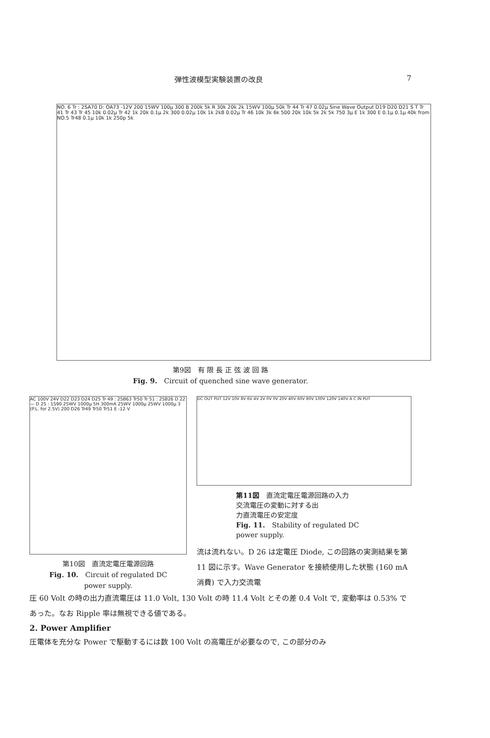弾性波模型実験装置の改良 7
NO. 6 Tr : 2SA70 D: OA73 -12V 200 15WV 100μ 300 B 200k 5k R 30k 20k 2k 15WV 100μ 50k Tr 44 Tr 47 0.02μ Sine Wave Output D19 D20 D21 S T Tr 41 Tr 43 Tr 45 10k 0.02μ Tr 42 1k 20k 0.1μ 2k 300 0.02μ 10k 1k 2k8 0.02μ Tr 46 10k 3k 6k 500 20k 10k 5k 2k 5k 750 3μ E 1k 300 E 0.1μ 0.1μ 40k from NO.5 Tr48 0.1μ 10k 1k 250p 5k
第9図　有 限 長 正 弦 波 回 路
Fig. 9.　Circuit of quenched sine wave generator.
AC 100V 24V D22 D23 D24 D25 Tr 49 : 2SB63 Tr50 Tr 51 : 2SB26 D 22 — D 25 : 1S90 25WV 1000μ 5H 300mA 25WV 1000μ 25WV 1000μ 3 (P.L. for 2.5V) 200 D26 Tr49 Tr50 Tr51 E -12 V
第10図　直流定電圧電源回路
Fig. 10.　Circuit of regulated DC
power supply.
DC OUT PUT 12V 10V 8V 6V 4V 2V 0V 0V 20V 40V 60V 80V 100V 120V 140V A C IN PUT
第11図　直流定電圧電源回路の入力
交流電圧の変動に対する出
力直流電圧の安定度
Fig. 11.　Stability of regulated DC
power supply.
流は流れない。D 26 は定電圧 Diode, この回路の実測結果を第 11 図に示す。Wave Generator を接続使用した状態 (160 mA 消費) で入力交流電
圧 60 Volt の時の出力直流電圧は 11.0 Volt, 130 Volt の時 11.4 Volt とその差 0.4 Volt で, 変動率は 0.53% であった。なお Ripple 率は無視できる値である。
2. Power Amplifier
圧電体を充分な Power で駆動するには数 100 Volt の高電圧が必要なので, この部分のみ